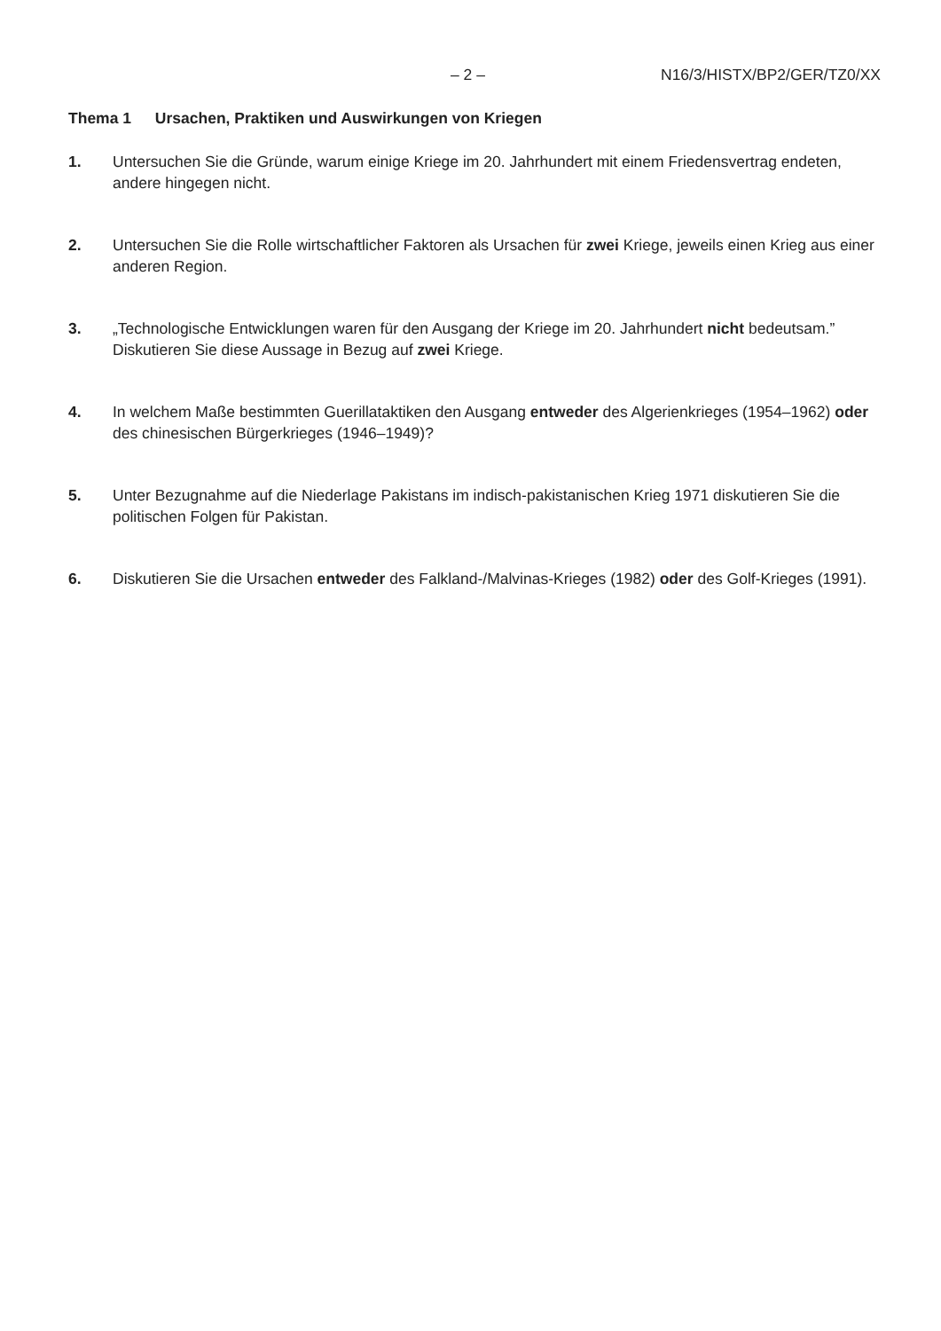– 2 – N16/3/HISTX/BP2/GER/TZ0/XX
Thema 1 Ursachen, Praktiken und Auswirkungen von Kriegen
1. Untersuchen Sie die Gründe, warum einige Kriege im 20. Jahrhundert mit einem Friedensvertrag endeten, andere hingegen nicht.
2. Untersuchen Sie die Rolle wirtschaftlicher Faktoren als Ursachen für zwei Kriege, jeweils einen Krieg aus einer anderen Region.
3. „Technologische Entwicklungen waren für den Ausgang der Kriege im 20. Jahrhundert nicht bedeutsam.” Diskutieren Sie diese Aussage in Bezug auf zwei Kriege.
4. In welchem Maße bestimmten Guerillataktiken den Ausgang entweder des Algerienkrieges (1954–1962) oder des chinesischen Bürgerkrieges (1946–1949)?
5. Unter Bezugnahme auf die Niederlage Pakistans im indisch-pakistanischen Krieg 1971 diskutieren Sie die politischen Folgen für Pakistan.
6. Diskutieren Sie die Ursachen entweder des Falkland-/Malvinas-Krieges (1982) oder des Golf-Krieges (1991).